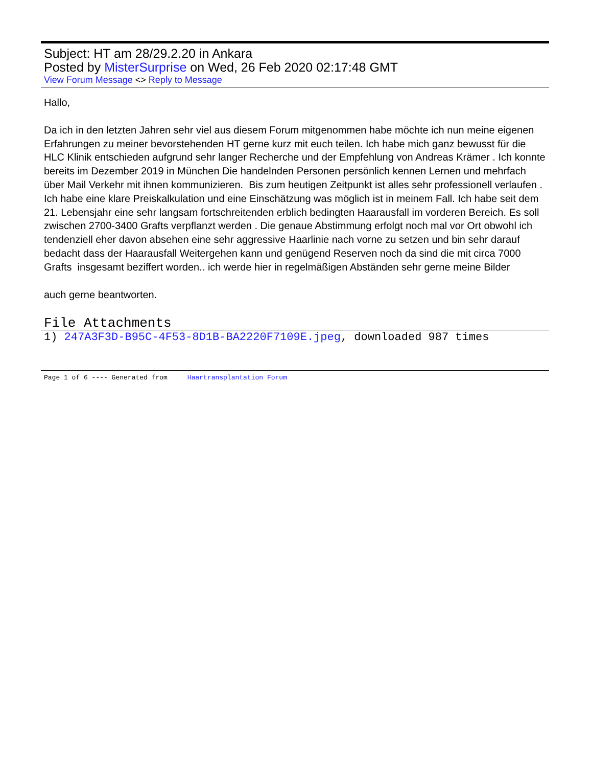Subject: HT am 28/29.2.20 in Ankara
Posted by MisterSurprise on Wed, 26 Feb 2020 02:17:48 GMT
View Forum Message <> Reply to Message
Hallo,
Da ich in den letzten Jahren sehr viel aus diesem Forum mitgenommen habe möchte ich nun meine eigenen Erfahrungen zu meiner bevorstehenden HT gerne kurz mit euch teilen. Ich habe mich ganz bewusst für die HLC Klinik entschieden aufgrund sehr langer Recherche und der Empfehlung von Andreas Krämer . Ich konnte bereits im Dezember 2019 in München Die handelnden Personen persönlich kennen Lernen und mehrfach über Mail Verkehr mit ihnen kommunizieren. Bis zum heutigen Zeitpunkt ist alles sehr professionell verlaufen . Ich habe eine klare Preiskalkulation und eine Einschätzung was möglich ist in meinem Fall. Ich habe seit dem 21. Lebensjahr eine sehr langsam fortschreitenden erblich bedingten Haarausfall im vorderen Bereich. Es soll zwischen 2700-3400 Grafts verpflanzt werden . Die genaue Abstimmung erfolgt noch mal vor Ort obwohl ich tendenziell eher davon absehen eine sehr aggressive Haarlinie nach vorne zu setzen und bin sehr darauf bedacht dass der Haarausfall Weitergehen kann und genügend Reserven noch da sind die mit circa 7000 Grafts insgesamt beziffert worden.. ich werde hier in regelmäßigen Abständen sehr gerne meine Bilder
auch gerne beantworten.
File Attachments
1) 247A3F3D-B95C-4F53-8D1B-BA2220F7109E.jpeg, downloaded 987 times
Page 1 of 6 ---- Generated from Haartransplantation Forum